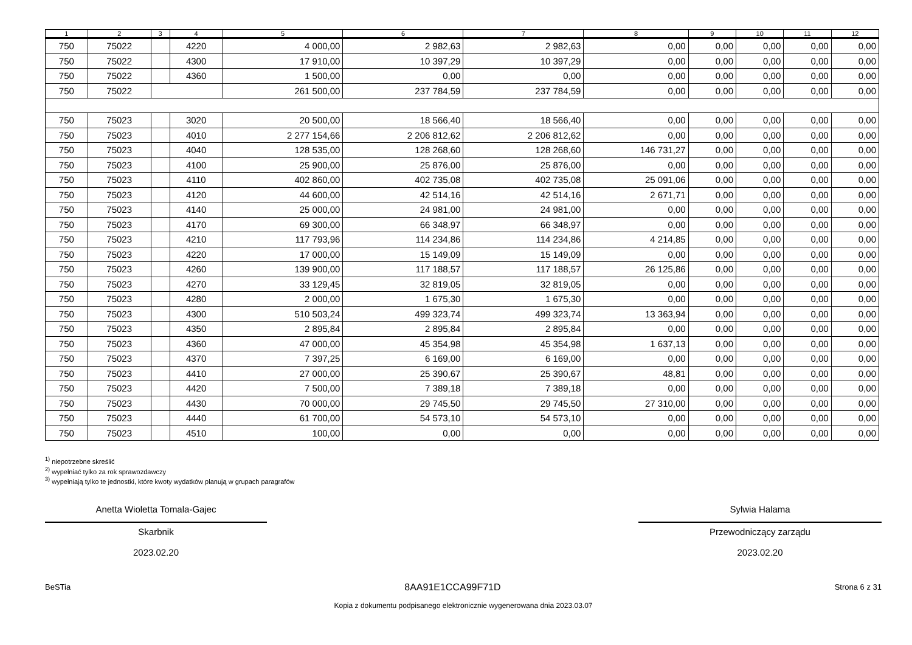| 1 | 2 | 3 | 4 | 5 | 6 | 7 | 8 | 9 | 10 | 11 | 12 |
| --- | --- | --- | --- | --- | --- | --- | --- | --- | --- | --- | --- |
| 750 | 75022 | | 4220 | 4 000,00 | 2 982,63 | 2 982,63 | 0,00 | 0,00 | 0,00 | 0,00 | 0,00 |
| 750 | 75022 | | 4300 | 17 910,00 | 10 397,29 | 10 397,29 | 0,00 | 0,00 | 0,00 | 0,00 | 0,00 |
| 750 | 75022 | | 4360 | 1 500,00 | 0,00 | 0,00 | 0,00 | 0,00 | 0,00 | 0,00 | 0,00 |
| 750 | 75022 | | | 261 500,00 | 237 784,59 | 237 784,59 | 0,00 | 0,00 | 0,00 | 0,00 | 0,00 |
| 750 | 75023 | | 3020 | 20 500,00 | 18 566,40 | 18 566,40 | 0,00 | 0,00 | 0,00 | 0,00 | 0,00 |
| 750 | 75023 | | 4010 | 2 277 154,66 | 2 206 812,62 | 2 206 812,62 | 0,00 | 0,00 | 0,00 | 0,00 | 0,00 |
| 750 | 75023 | | 4040 | 128 535,00 | 128 268,60 | 128 268,60 | 146 731,27 | 0,00 | 0,00 | 0,00 | 0,00 |
| 750 | 75023 | | 4100 | 25 900,00 | 25 876,00 | 25 876,00 | 0,00 | 0,00 | 0,00 | 0,00 | 0,00 |
| 750 | 75023 | | 4110 | 402 860,00 | 402 735,08 | 402 735,08 | 25 091,06 | 0,00 | 0,00 | 0,00 | 0,00 |
| 750 | 75023 | | 4120 | 44 600,00 | 42 514,16 | 42 514,16 | 2 671,71 | 0,00 | 0,00 | 0,00 | 0,00 |
| 750 | 75023 | | 4140 | 25 000,00 | 24 981,00 | 24 981,00 | 0,00 | 0,00 | 0,00 | 0,00 | 0,00 |
| 750 | 75023 | | 4170 | 69 300,00 | 66 348,97 | 66 348,97 | 0,00 | 0,00 | 0,00 | 0,00 | 0,00 |
| 750 | 75023 | | 4210 | 117 793,96 | 114 234,86 | 114 234,86 | 4 214,85 | 0,00 | 0,00 | 0,00 | 0,00 |
| 750 | 75023 | | 4220 | 17 000,00 | 15 149,09 | 15 149,09 | 0,00 | 0,00 | 0,00 | 0,00 | 0,00 |
| 750 | 75023 | | 4260 | 139 900,00 | 117 188,57 | 117 188,57 | 26 125,86 | 0,00 | 0,00 | 0,00 | 0,00 |
| 750 | 75023 | | 4270 | 33 129,45 | 32 819,05 | 32 819,05 | 0,00 | 0,00 | 0,00 | 0,00 | 0,00 |
| 750 | 75023 | | 4280 | 2 000,00 | 1 675,30 | 1 675,30 | 0,00 | 0,00 | 0,00 | 0,00 | 0,00 |
| 750 | 75023 | | 4300 | 510 503,24 | 499 323,74 | 499 323,74 | 13 363,94 | 0,00 | 0,00 | 0,00 | 0,00 |
| 750 | 75023 | | 4350 | 2 895,84 | 2 895,84 | 2 895,84 | 0,00 | 0,00 | 0,00 | 0,00 | 0,00 |
| 750 | 75023 | | 4360 | 47 000,00 | 45 354,98 | 45 354,98 | 1 637,13 | 0,00 | 0,00 | 0,00 | 0,00 |
| 750 | 75023 | | 4370 | 7 397,25 | 6 169,00 | 6 169,00 | 0,00 | 0,00 | 0,00 | 0,00 | 0,00 |
| 750 | 75023 | | 4410 | 27 000,00 | 25 390,67 | 25 390,67 | 48,81 | 0,00 | 0,00 | 0,00 | 0,00 |
| 750 | 75023 | | 4420 | 7 500,00 | 7 389,18 | 7 389,18 | 0,00 | 0,00 | 0,00 | 0,00 | 0,00 |
| 750 | 75023 | | 4430 | 70 000,00 | 29 745,50 | 29 745,50 | 27 310,00 | 0,00 | 0,00 | 0,00 | 0,00 |
| 750 | 75023 | | 4440 | 61 700,00 | 54 573,10 | 54 573,10 | 0,00 | 0,00 | 0,00 | 0,00 | 0,00 |
| 750 | 75023 | | 4510 | 100,00 | 0,00 | 0,00 | 0,00 | 0,00 | 0,00 | 0,00 | 0,00 |
<sup>1)</sup> niepotrzebne skreślić
<sup>2)</sup> wypełniać tylko za rok sprawozdawczy
<sup>3)</sup> wypełniają tylko te jednostki, które kwoty wydatków planują w grupach paragrafów
Anetta Wioletta Tomala-Gajec
Skarbnik
2023.02.20
Sylwia Halama
Przewodniczący zarządu
2023.02.20
BeSTia 8AA91E1CCA99F71D Strona 6 z 31
Kopia z dokumentu podpisanego elektronicznie wygenerowana dnia 2023.03.07